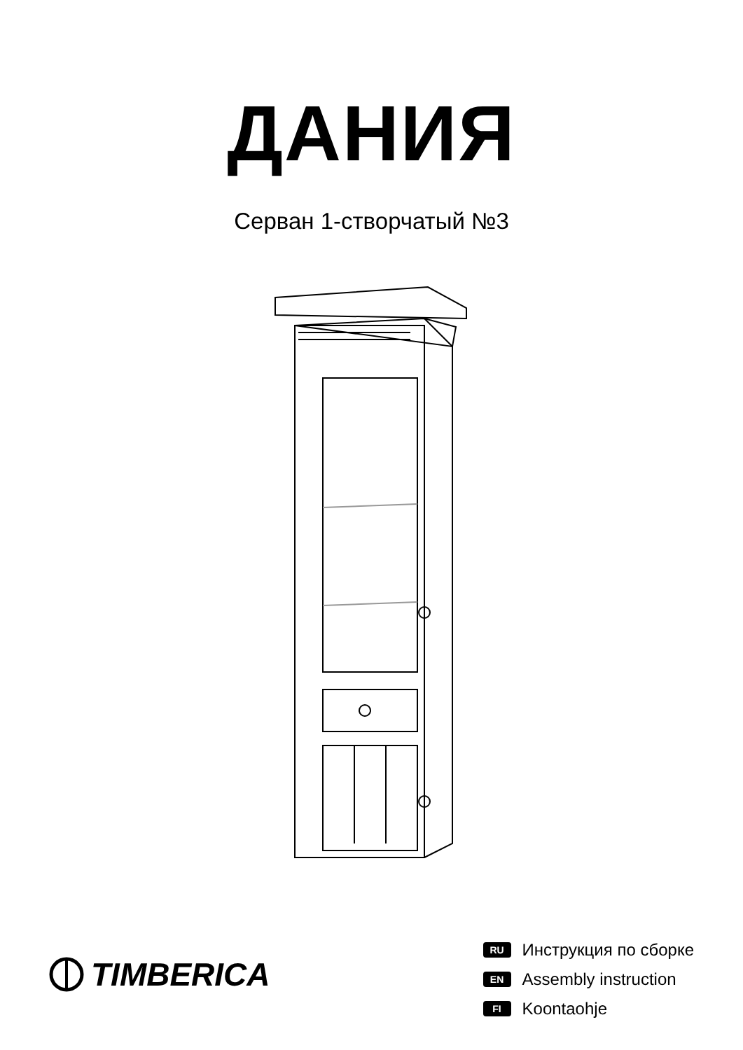ДАНИЯ
Серван 1-створчатый №3
TIMBERICA
RU Инструкция по сборке
EN Assembly instruction
FI Koontaohje